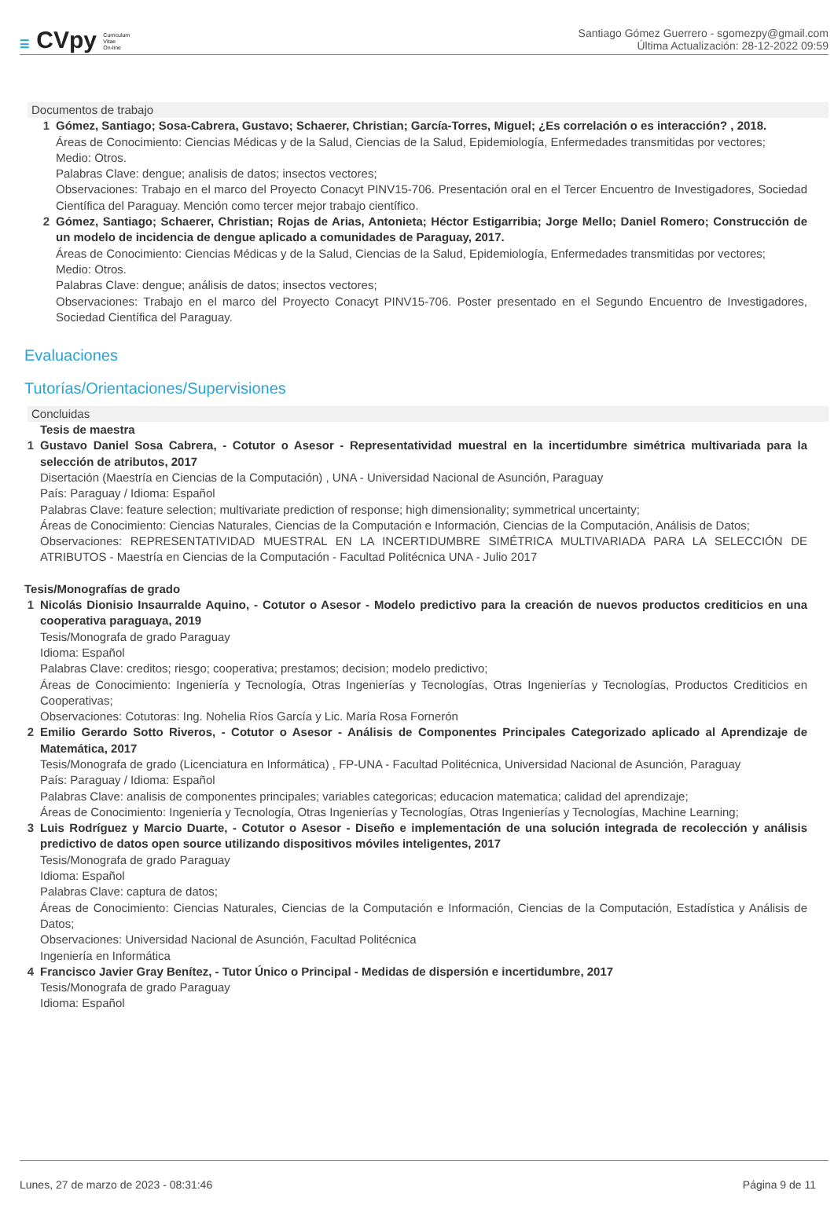☰ CVpy Curriculum
Vitae
On-line
Santiago Gómez Guerrero - sgomezpy@gmail.com
Última Actualización: 28-12-2022 09:59
Documentos de trabajo
1 Gómez, Santiago; Sosa-Cabrera, Gustavo; Schaerer, Christian; García-Torres, Miguel; ¿Es correlación o es interacción? , 2018.
Áreas de Conocimiento: Ciencias Médicas y de la Salud, Ciencias de la Salud, Epidemiología, Enfermedades transmitidas por vectores;
Medio: Otros.
Palabras Clave: dengue; analisis de datos; insectos vectores;
Observaciones: Trabajo en el marco del Proyecto Conacyt PINV15-706. Presentación oral en el Tercer Encuentro de Investigadores, Sociedad Científica del Paraguay. Mención como tercer mejor trabajo científico.
2 Gómez, Santiago; Schaerer, Christian; Rojas de Arias, Antonieta; Héctor Estigarribia; Jorge Mello; Daniel Romero; Construcción de un modelo de incidencia de dengue aplicado a comunidades de Paraguay, 2017.
Áreas de Conocimiento: Ciencias Médicas y de la Salud, Ciencias de la Salud, Epidemiología, Enfermedades transmitidas por vectores;
Medio: Otros.
Palabras Clave: dengue; análisis de datos; insectos vectores;
Observaciones: Trabajo en el marco del Proyecto Conacyt PINV15-706. Poster presentado en el Segundo Encuentro de Investigadores, Sociedad Científica del Paraguay.
Evaluaciones
Tutorías/Orientaciones/Supervisiones
Concluidas
Tesis de maestra
1 Gustavo Daniel Sosa Cabrera, - Cotutor o Asesor - Representatividad muestral en la incertidumbre simétrica multivariada para la selección de atributos, 2017
Disertación (Maestría en Ciencias de la Computación) , UNA - Universidad Nacional de Asunción, Paraguay
País: Paraguay / Idioma: Español
Palabras Clave: feature selection; multivariate prediction of response; high dimensionality; symmetrical uncertainty;
Áreas de Conocimiento: Ciencias Naturales, Ciencias de la Computación e Información, Ciencias de la Computación, Análisis de Datos;
Observaciones: REPRESENTATIVIDAD MUESTRAL EN LA INCERTIDUMBRE SIMÉTRICA MULTIVARIADA PARA LA SELECCIÓN DE ATRIBUTOS - Maestría en Ciencias de la Computación - Facultad Politécnica UNA - Julio 2017
Tesis/Monografías de grado
1 Nicolás Dionisio Insaurralde Aquino, - Cotutor o Asesor - Modelo predictivo para la creación de nuevos productos crediticios en una cooperativa paraguaya, 2019
Tesis/Monografa de grado Paraguay
Idioma: Español
Palabras Clave: creditos; riesgo; cooperativa; prestamos; decision; modelo predictivo;
Áreas de Conocimiento: Ingeniería y Tecnología, Otras Ingenierías y Tecnologías, Otras Ingenierías y Tecnologías, Productos Crediticios en Cooperativas;
Observaciones: Cotutoras: Ing. Nohelia Ríos García y Lic. María Rosa Fornerón
2 Emilio Gerardo Sotto Riveros, - Cotutor o Asesor - Análisis de Componentes Principales Categorizado aplicado al Aprendizaje de Matemática, 2017
Tesis/Monografa de grado (Licenciatura en Informática) , FP-UNA - Facultad Politécnica, Universidad Nacional de Asunción, Paraguay
País: Paraguay / Idioma: Español
Palabras Clave: analisis de componentes principales; variables categoricas; educacion matematica; calidad del aprendizaje;
Áreas de Conocimiento: Ingeniería y Tecnología, Otras Ingenierías y Tecnologías, Otras Ingenierías y Tecnologías, Machine Learning;
3 Luis Rodríguez y Marcio Duarte, - Cotutor o Asesor - Diseño e implementación de una solución integrada de recolección y análisis predictivo de datos open source utilizando dispositivos móviles inteligentes, 2017
Tesis/Monografa de grado Paraguay
Idioma: Español
Palabras Clave: captura de datos;
Áreas de Conocimiento: Ciencias Naturales, Ciencias de la Computación e Información, Ciencias de la Computación, Estadística y Análisis de Datos;
Observaciones: Universidad Nacional de Asunción, Facultad Politécnica
Ingeniería en Informática
4 Francisco Javier Gray Benítez, - Tutor Único o Principal - Medidas de dispersión e incertidumbre, 2017
Tesis/Monografa de grado Paraguay
Idioma: Español
Lunes, 27 de marzo de 2023 - 08:31:46 Página 9 de 11